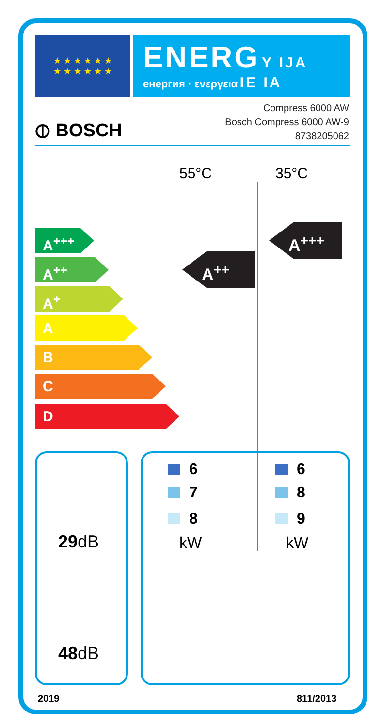★ ★ ★ ★ ★ ★
★ ★ ★ ★ ★ ★
ENERG Y IJA
енергия · ενεργεια IE IA
⦶ BOSCH
Compress 6000 AW
Bosch Compress 6000 AW-9
8738205062
55°C 35°C
A<sup>+++</sup>
A<sup>++</sup>
A<sup>+</sup>
A
B
C
D
A<sup>++</sup>
A<sup>+++</sup>
29dB
48dB
6
7
8
6
8
9
kW kW
2019 811/2013